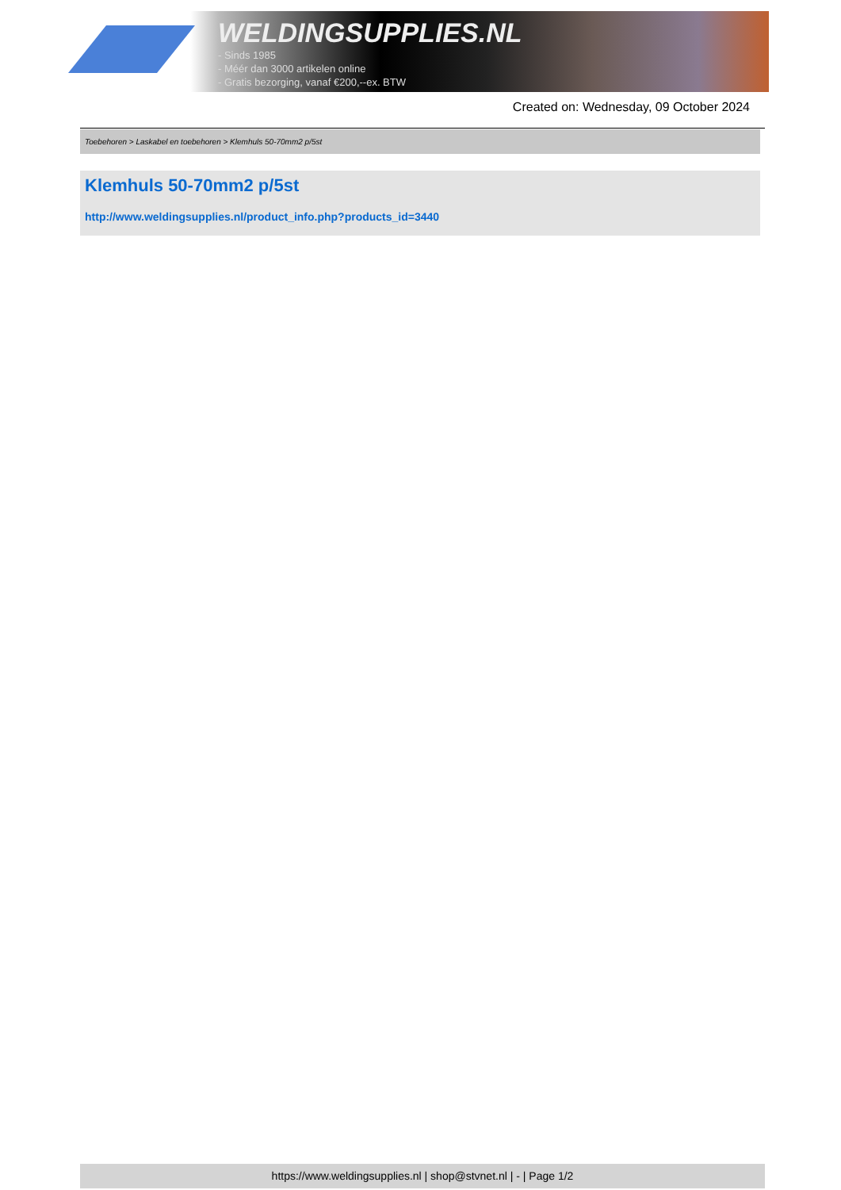WELDINGSUPPLIES.NL
- Sinds 1985
- Méér dan 3000 artikelen online
- Gratis bezorging, vanaf €200,--ex. BTW
Created on: Wednesday, 09 October 2024
Toebehoren > Laskabel en toebehoren > Klemhuls 50-70mm2 p/5st
Klemhuls 50-70mm2 p/5st
http://www.weldingsupplies.nl/product_info.php?products_id=3440
https://www.weldingsupplies.nl | shop@stvnet.nl | - | Page 1/2